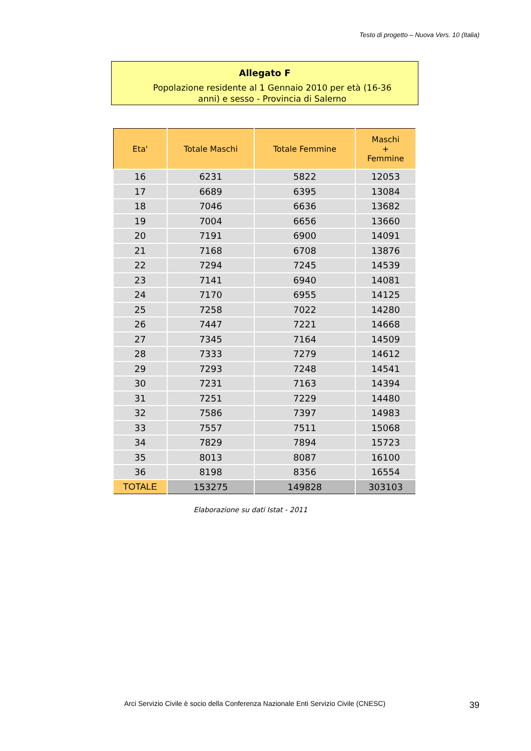Testo di progetto – Nuova Vers. 10 (Italia)
Allegato F
Popolazione residente al 1 Gennaio 2010 per età (16-36 anni) e sesso - Provincia di Salerno
| Eta' | Totale Maschi | Totale Femmine | Maschi + Femmine |
| --- | --- | --- | --- |
| 16 | 6231 | 5822 | 12053 |
| 17 | 6689 | 6395 | 13084 |
| 18 | 7046 | 6636 | 13682 |
| 19 | 7004 | 6656 | 13660 |
| 20 | 7191 | 6900 | 14091 |
| 21 | 7168 | 6708 | 13876 |
| 22 | 7294 | 7245 | 14539 |
| 23 | 7141 | 6940 | 14081 |
| 24 | 7170 | 6955 | 14125 |
| 25 | 7258 | 7022 | 14280 |
| 26 | 7447 | 7221 | 14668 |
| 27 | 7345 | 7164 | 14509 |
| 28 | 7333 | 7279 | 14612 |
| 29 | 7293 | 7248 | 14541 |
| 30 | 7231 | 7163 | 14394 |
| 31 | 7251 | 7229 | 14480 |
| 32 | 7586 | 7397 | 14983 |
| 33 | 7557 | 7511 | 15068 |
| 34 | 7829 | 7894 | 15723 |
| 35 | 8013 | 8087 | 16100 |
| 36 | 8198 | 8356 | 16554 |
| TOTALE | 153275 | 149828 | 303103 |
Elaborazione su dati Istat - 2011
Arci Servizio Civile è socio della Conferenza Nazionale Enti Servizio Civile (CNESC)
39